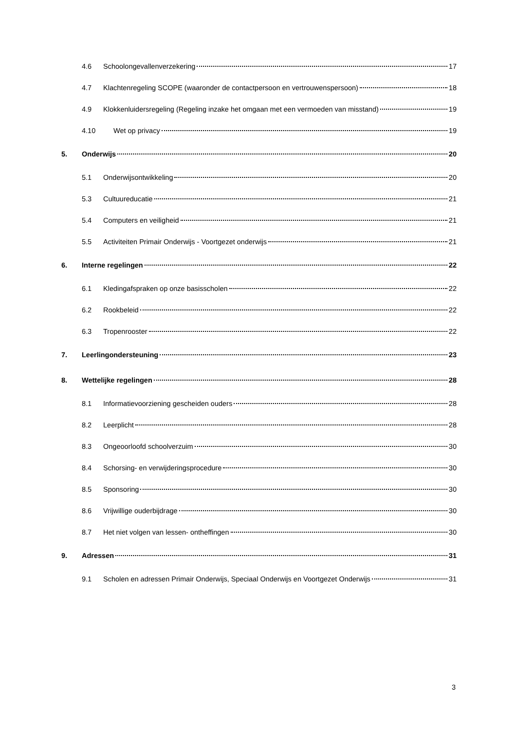4.6 Schoolongevallenverzekering 17
4.7 Klachtenregeling SCOPE (waaronder de contactpersoon en vertrouwenspersoon) 18
4.9 Klokkenluidersregeling (Regeling inzake het omgaan met een vermoeden van misstand) 19
4.10 Wet op privacy 19
5. Onderwijs 20
5.1 Onderwijsontwikkeling 20
5.3 Cultuureducatie 21
5.4 Computers en veiligheid 21
5.5 Activiteiten Primair Onderwijs - Voortgezet onderwijs 21
6. Interne regelingen 22
6.1 Kledingafspraken op onze basisscholen 22
6.2 Rookbeleid 22
6.3 Tropenrooster 22
7. Leerlingondersteuning 23
8. Wettelijke regelingen 28
8.1 Informatievoorziening gescheiden ouders 28
8.2 Leerplicht 28
8.3 Ongeoorloofd schoolverzuim 30
8.4 Schorsing- en verwijderingsprocedure 30
8.5 Sponsoring 30
8.6 Vrijwillige ouderbijdrage 30
8.7 Het niet volgen van lessen- ontheffingen 30
9. Adressen 31
9.1 Scholen en adressen Primair Onderwijs, Speciaal Onderwijs en Voortgezet Onderwijs 31
3